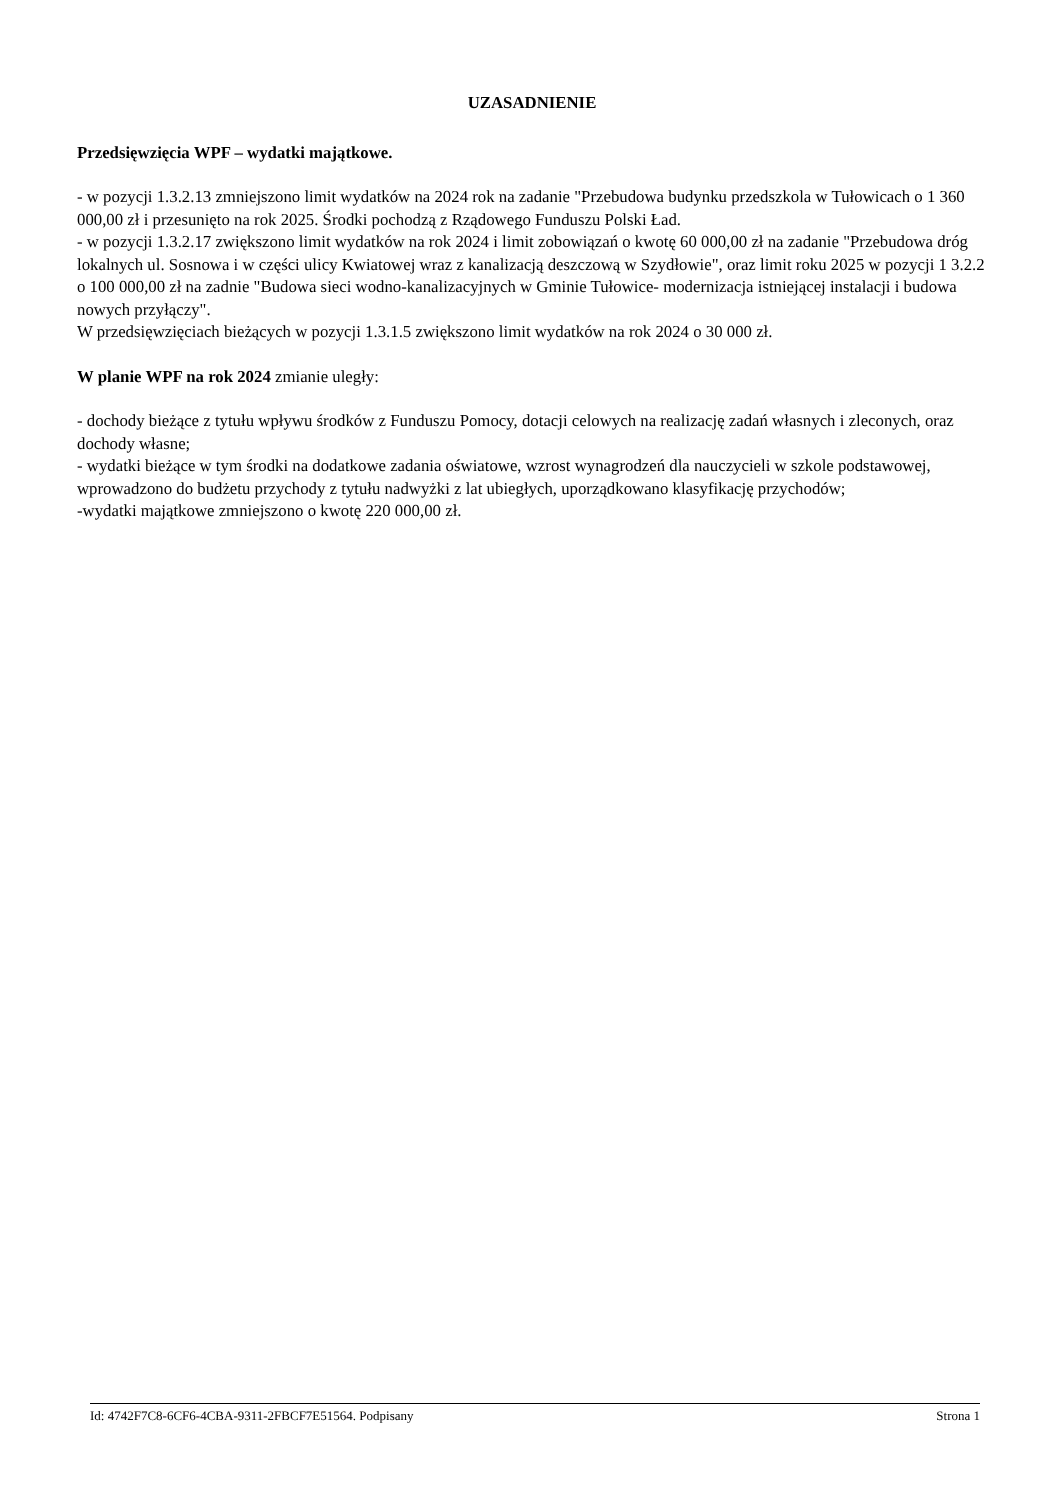UZASADNIENIE
Przedsięwzięcia WPF – wydatki majątkowe.
- w pozycji 1.3.2.13 zmniejszono limit wydatków na 2024 rok na zadanie "Przebudowa budynku przedszkola w Tułowicach o 1 360 000,00 zł i przesunięto na rok 2025. Środki pochodzą z Rządowego Funduszu Polski Ład.
- w pozycji 1.3.2.17 zwiększono limit wydatków na rok 2024 i limit zobowiązań o kwotę 60 000,00 zł na zadanie "Przebudowa dróg lokalnych ul. Sosnowa i w części ulicy Kwiatowej wraz z kanalizacją deszczową w Szydłowie", oraz limit roku 2025 w pozycji 1 3.2.2 o 100 000,00 zł na zadnie "Budowa sieci wodno-kanalizacyjnych w Gminie Tułowice- modernizacja istniejącej instalacji i budowa nowych przyłączy".
W przedsięwzięciach bieżących w pozycji 1.3.1.5 zwiększono limit wydatków na rok 2024 o 30 000 zł.
W planie WPF na rok 2024 zmianie uległy:
- dochody bieżące z tytułu wpływu środków z Funduszu Pomocy, dotacji celowych na realizację zadań własnych i zleconych, oraz dochody własne;
- wydatki bieżące w tym środki na dodatkowe zadania oświatowe, wzrost wynagrodzeń dla nauczycieli w szkole podstawowej, wprowadzono do budżetu przychody z tytułu nadwyżki z lat ubiegłych, uporządkowano klasyfikację przychodów;
-wydatki majątkowe zmniejszono o kwotę 220 000,00 zł.
Id: 4742F7C8-6CF6-4CBA-9311-2FBCF7E51564. Podpisany Strona 1